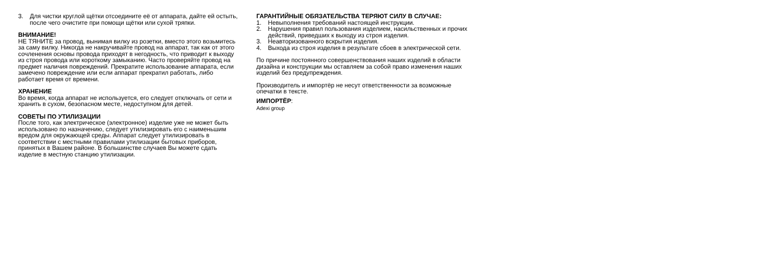3. Для чистки круглой щётки отсоедините её от аппарата, дайте ей остыть, после чего очистите при помощи щётки или сухой тряпки.
ВНИМАНИЕ!
НЕ ТЯНИТЕ за провод, вынимая вилку из розетки, вместо этого возьмитесь за саму вилку. Никогда не накручивайте провод на аппарат, так как от этого сочленения основы провода приходят в негодность, что приводит к выходу из строя провода или короткому замыканию. Часто проверяйте провод на предмет наличия повреждений. Прекратите использование аппарата, если замечено повреждение или если аппарат прекратил работать, либо работает время от времени.
ХРАНЕНИЕ
Во время, когда аппарат не используется, его следует отключать от сети и хранить в сухом, безопасном месте, недоступном для детей.
СОВЕТЫ ПО УТИЛИЗАЦИИ
После того, как электрическое (электронное) изделие уже не может быть использовано по назначению, следует утилизировать его с наименьшим вредом для окружающей среды. Аппарат следует утилизировать в соответствии с местными правилами утилизации бытовых приборов, принятых в Вашем районе. В большинстве случаев Вы можете сдать изделие в местную станцию утилизации.
ГАРАНТИЙНЫЕ ОБЯЗАТЕЛЬСТВА ТЕРЯЮТ СИЛУ В СЛУЧАЕ:
1. Невыполнения требований настоящей инструкции.
2. Нарушения правил пользования изделием, насильственных и прочих действий, приведших к выходу из строя изделия.
3. Неавторизованного вскрытия изделия.
4. Выхода из строя изделия в результате сбоев в электрической сети.
По причине постоянного совершенствования наших изделий в области дизайна и конструкции мы оставляем за собой право изменения наших изделий без предупреждения.
Производитель и импортёр не несут ответственности за возможные опечатки в тексте.
ИМПОРТЁР:
Adexi group